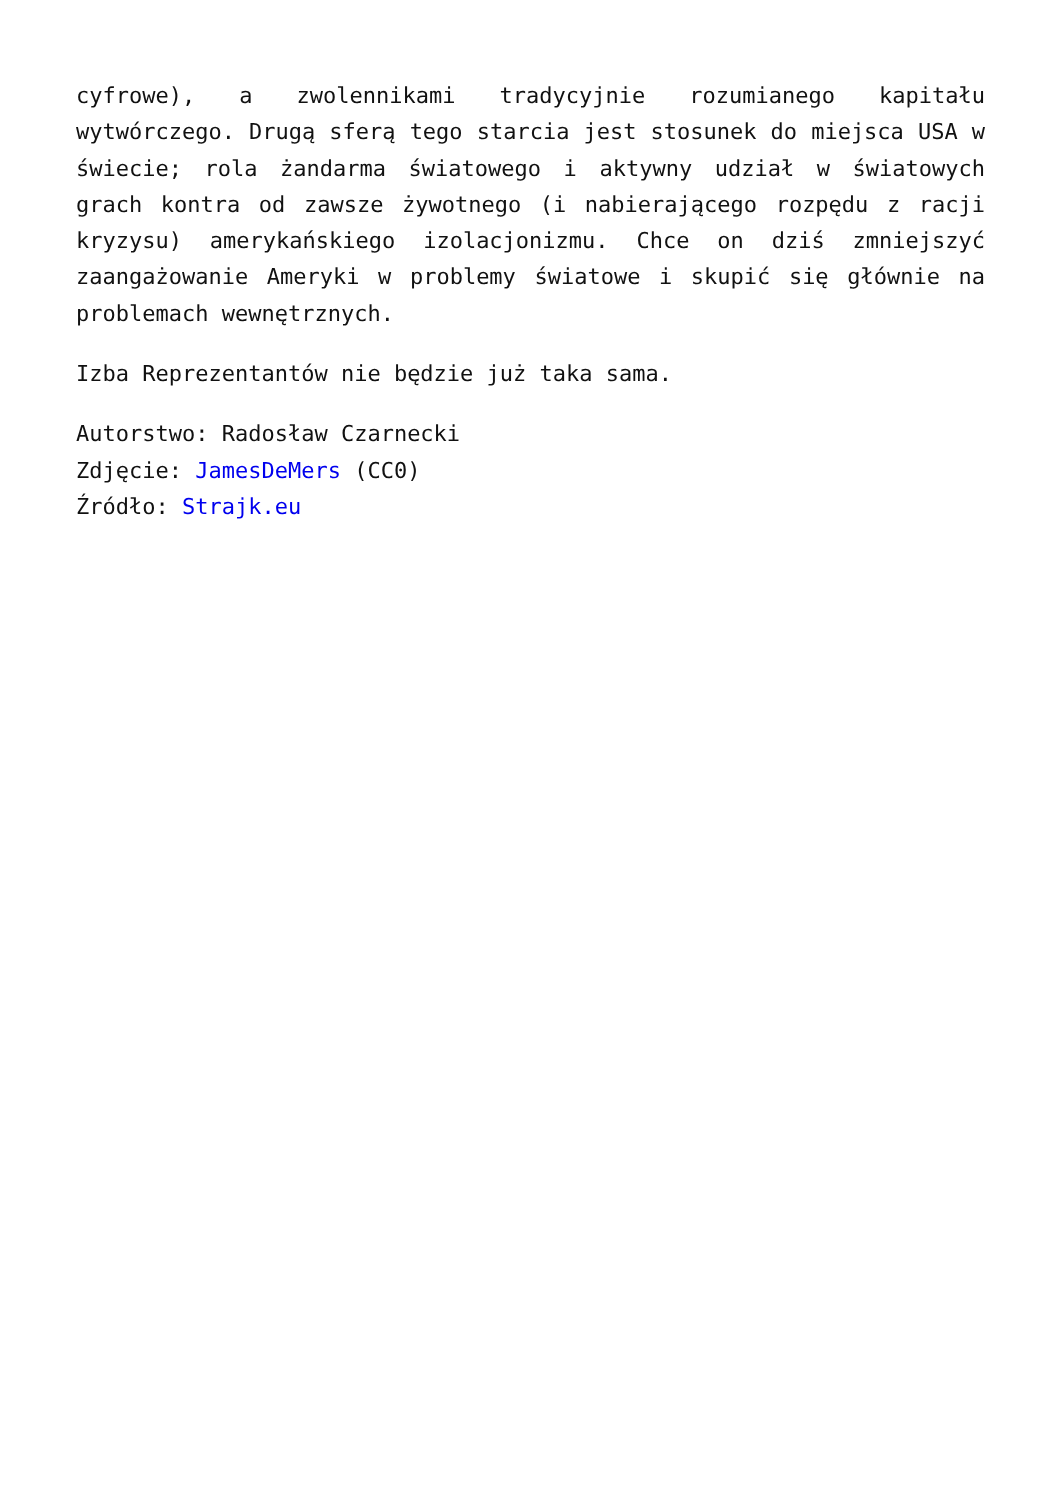cyfrowe), a zwolennikami tradycyjnie rozumianego kapitału wytwórczego. Drugą sferą tego starcia jest stosunek do miejsca USA w świecie; rola żandarma światowego i aktywny udział w światowych grach kontra od zawsze żywotnego (i nabierającego rozpędu z racji kryzysu) amerykańskiego izolacjonizmu. Chce on dziś zmniejszyć zaangażowanie Ameryki w problemy światowe i skupić się głównie na problemach wewnętrznych.
Izba Reprezentantów nie będzie już taka sama.
Autorstwo: Radosław Czarnecki
Zdjęcie: JamesDeMers (CC0)
Źródło: Strajk.eu